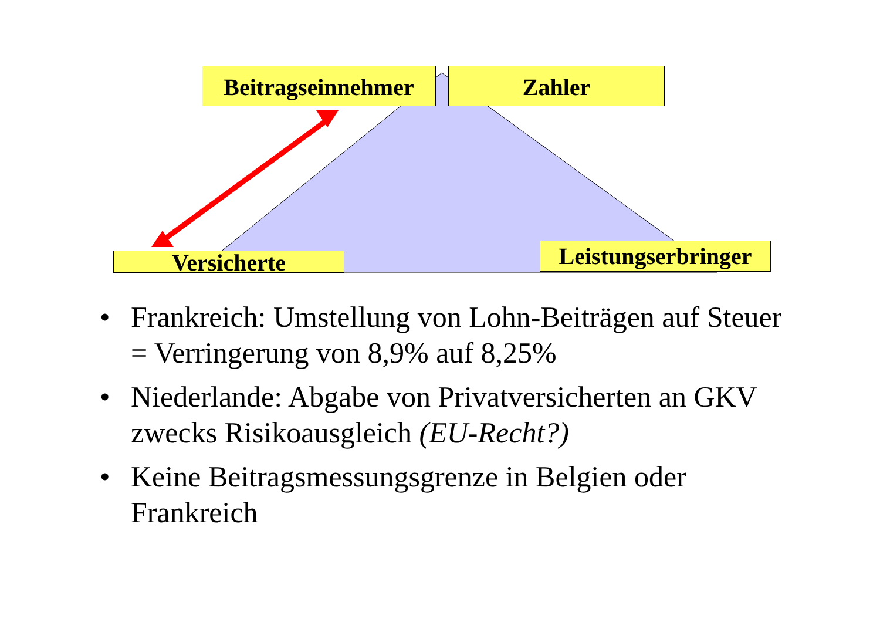Beitragseinnehmer
Zahler
Versicherte
Leistungserbringer
• Frankreich: Umstellung von Lohn-Beiträgen auf Steuer = Verringerung von 8,9% auf 8,25%
• Niederlande: Abgabe von Privatversicherten an GKV zwecks Risikoausgleich (EU-Recht?)
• Keine Beitragsmessungsgrenze in Belgien oder Frankreich